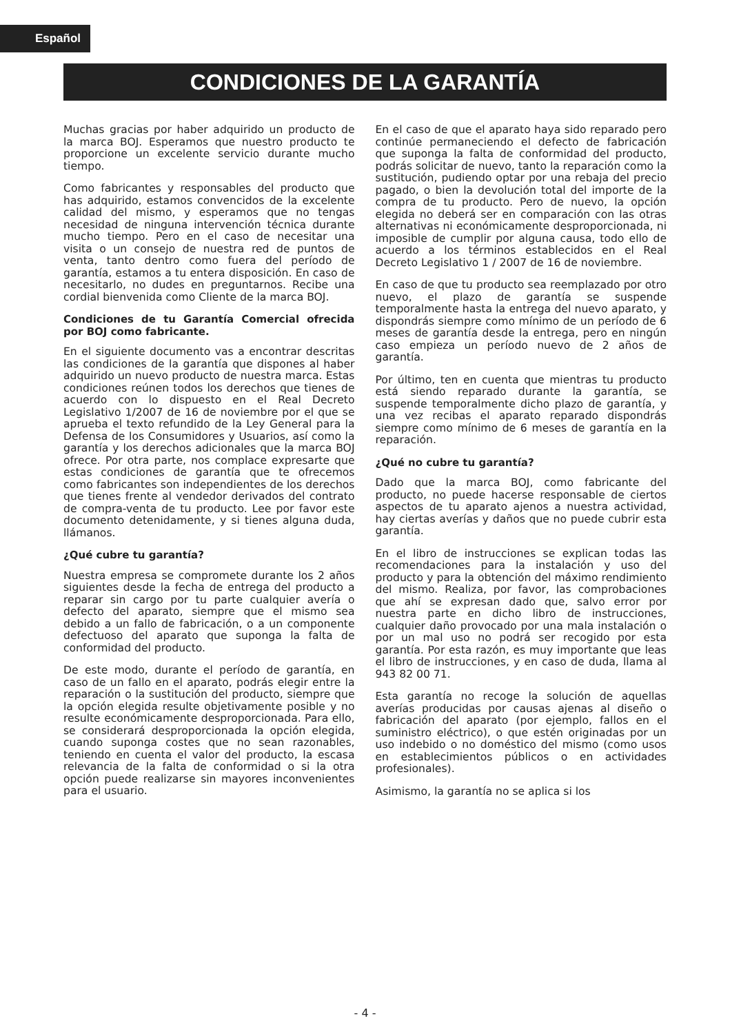Español
CONDICIONES DE LA GARANTÍA
Muchas gracias por haber adquirido un producto de la marca BOJ. Esperamos que nuestro producto te proporcione un excelente servicio durante mucho tiempo.
Como fabricantes y responsables del producto que has adquirido, estamos convencidos de la excelente calidad del mismo, y esperamos que no tengas necesidad de ninguna intervención técnica durante mucho tiempo. Pero en el caso de necesitar una visita o un consejo de nuestra red de puntos de venta, tanto dentro como fuera del período de garantía, estamos a tu entera disposición. En caso de necesitarlo, no dudes en preguntarnos. Recibe una cordial bienvenida como Cliente de la marca BOJ.
Condiciones de tu Garantía Comercial ofrecida por BOJ como fabricante.
En el siguiente documento vas a encontrar descritas las condiciones de la garantía que dispones al haber adquirido un nuevo producto de nuestra marca. Estas condiciones reúnen todos los derechos que tienes de acuerdo con lo dispuesto en el Real Decreto Legislativo 1/2007 de 16 de noviembre por el que se aprueba el texto refundido de la Ley General para la Defensa de los Consumidores y Usuarios, así como la garantía y los derechos adicionales que la marca BOJ ofrece. Por otra parte, nos complace expresarte que estas condiciones de garantía que te ofrecemos como fabricantes son independientes de los derechos que tienes frente al vendedor derivados del contrato de compra-venta de tu producto. Lee por favor este documento detenidamente, y si tienes alguna duda, llámanos.
¿Qué cubre tu garantía?
Nuestra empresa se compromete durante los 2 años siguientes desde la fecha de entrega del producto a reparar sin cargo por tu parte cualquier avería o defecto del aparato, siempre que el mismo sea debido a un fallo de fabricación, o a un componente defectuoso del aparato que suponga la falta de conformidad del producto.
De este modo, durante el período de garantía, en caso de un fallo en el aparato, podrás elegir entre la reparación o la sustitución del producto, siempre que la opción elegida resulte objetivamente posible y no resulte económicamente desproporcionada. Para ello, se considerará desproporcionada la opción elegida, cuando suponga costes que no sean razonables, teniendo en cuenta el valor del producto, la escasa relevancia de la falta de conformidad o si la otra opción puede realizarse sin mayores inconvenientes para el usuario.
En el caso de que el aparato haya sido reparado pero continúe permaneciendo el defecto de fabricación que suponga la falta de conformidad del producto, podrás solicitar de nuevo, tanto la reparación como la sustitución, pudiendo optar por una rebaja del precio pagado, o bien la devolución total del importe de la compra de tu producto. Pero de nuevo, la opción elegida no deberá ser en comparación con las otras alternativas ni económicamente desproporcionada, ni imposible de cumplir por alguna causa, todo ello de acuerdo a los términos establecidos en el Real Decreto Legislativo 1 / 2007 de 16 de noviembre.
En caso de que tu producto sea reemplazado por otro nuevo, el plazo de garantía se suspende temporalmente hasta la entrega del nuevo aparato, y dispondrás siempre como mínimo de un período de 6 meses de garantía desde la entrega, pero en ningún caso empieza un período nuevo de 2 años de garantía.
Por último, ten en cuenta que mientras tu producto está siendo reparado durante la garantía, se suspende temporalmente dicho plazo de garantía, y una vez recibas el aparato reparado dispondrás siempre como mínimo de 6 meses de garantía en la reparación.
¿Qué no cubre tu garantía?
Dado que la marca BOJ, como fabricante del producto, no puede hacerse responsable de ciertos aspectos de tu aparato ajenos a nuestra actividad, hay ciertas averías y daños que no puede cubrir esta garantía.
En el libro de instrucciones se explican todas las recomendaciones para la instalación y uso del producto y para la obtención del máximo rendimiento del mismo. Realiza, por favor, las comprobaciones que ahí se expresan dado que, salvo error por nuestra parte en dicho libro de instrucciones, cualquier daño provocado por una mala instalación o por un mal uso no podrá ser recogido por esta garantía. Por esta razón, es muy importante que leas el libro de instrucciones, y en caso de duda, llama al 943 82 00 71.
Esta garantía no recoge la solución de aquellas averías producidas por causas ajenas al diseño o fabricación del aparato (por ejemplo, fallos en el suministro eléctrico), o que estén originadas por un uso indebido o no doméstico del mismo (como usos en establecimientos públicos o en actividades profesionales).
Asimismo, la garantía no se aplica si los
- 4 -